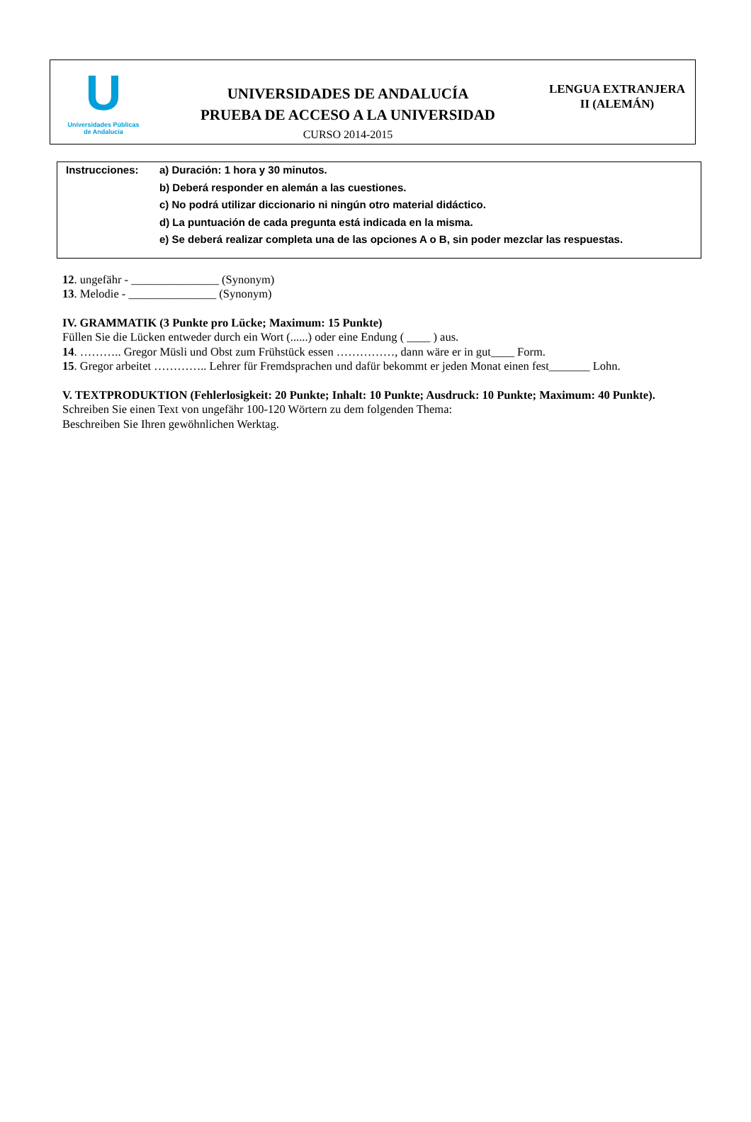U
Universidades Públicas
de Andalucía
UNIVERSIDADES DE ANDALUCÍA
PRUEBA DE ACCESO A LA UNIVERSIDAD
CURSO 2014-2015
LENGUA EXTRANJERA
II (ALEMÁN)
Instrucciones: a) Duración: 1 hora y 30 minutos.
b) Deberá responder en alemán a las cuestiones.
c) No podrá utilizar diccionario ni ningún otro material didáctico.
d) La puntuación de cada pregunta está indicada en la misma.
e) Se deberá realizar completa una de las opciones A o B, sin poder mezclar las respuestas.
12. ungefähr - _______________ (Synonym)
13. Melodie - _______________ (Synonym)
IV. GRAMMATIK (3 Punkte pro Lücke; Maximum: 15 Punkte)
Füllen Sie die Lücken entweder durch ein Wort (......) oder eine Endung ( ____ ) aus.
14. ……….. Gregor Müsli und Obst zum Frühstück essen ……………, dann wäre er in gut____ Form.
15. Gregor arbeitet ………….. Lehrer für Fremdsprachen und dafür bekommt er jeden Monat einen fest_______ Lohn.
V. TEXTPRODUKTION (Fehlerlosigkeit: 20 Punkte; Inhalt: 10 Punkte; Ausdruck: 10 Punkte; Maximum: 40 Punkte).
Schreiben Sie einen Text von ungefähr 100-120 Wörtern zu dem folgenden Thema:
Beschreiben Sie Ihren gewöhnlichen Werktag.